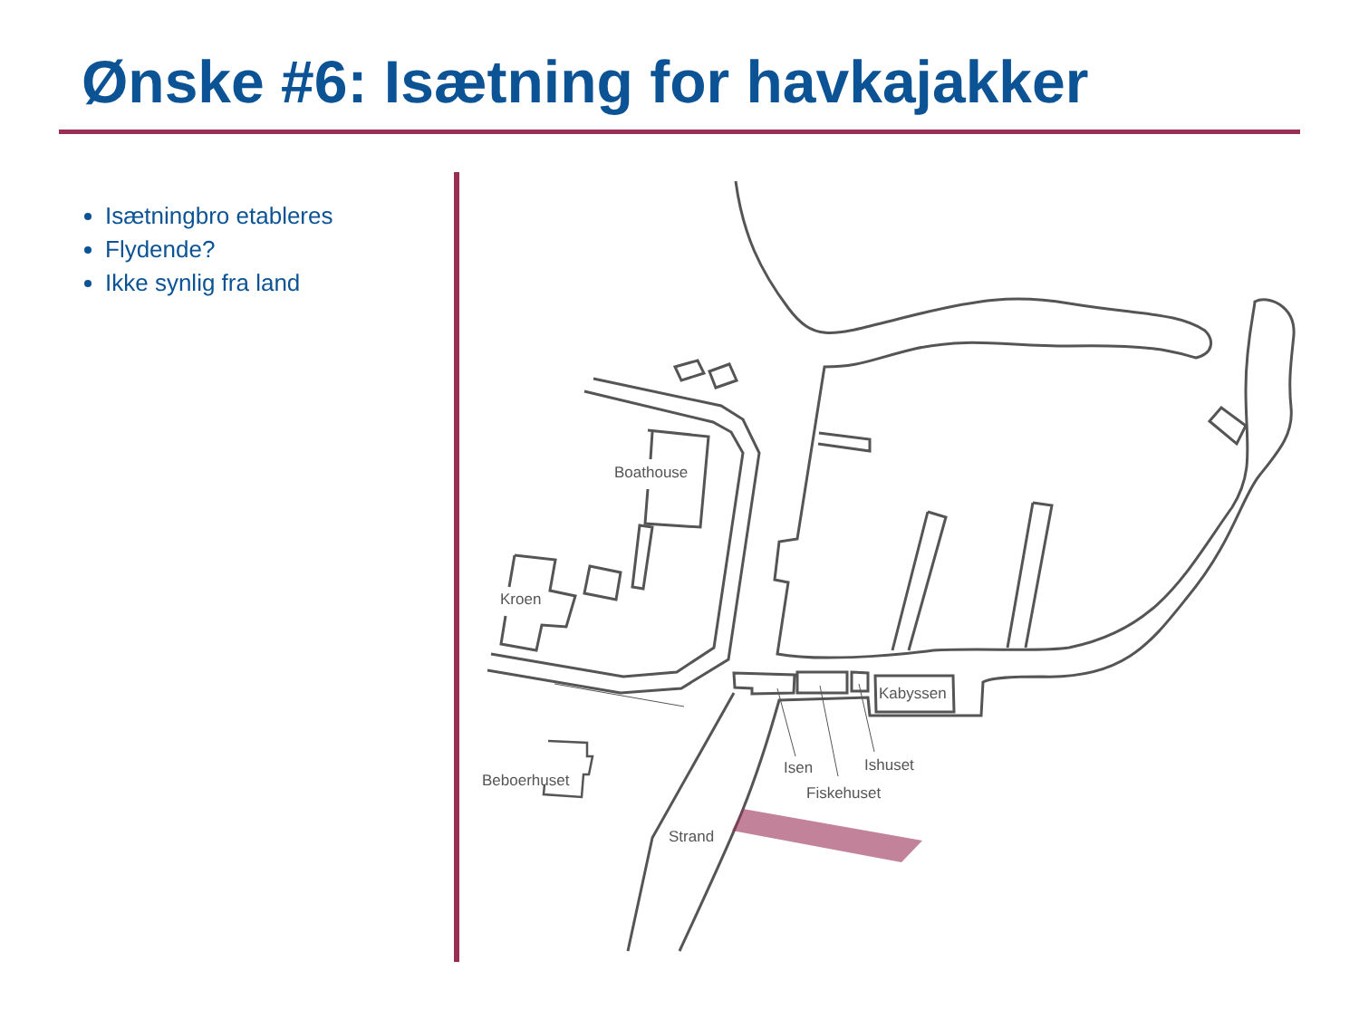Ønske #6: Isætning for havkajakker
Isætningbro etableres
Flydende?
Ikke synlig fra land
Boathouse
Kroen
Kabyssen
Beboerhuset
Isen Ishuset
Fiskehuset
Strand